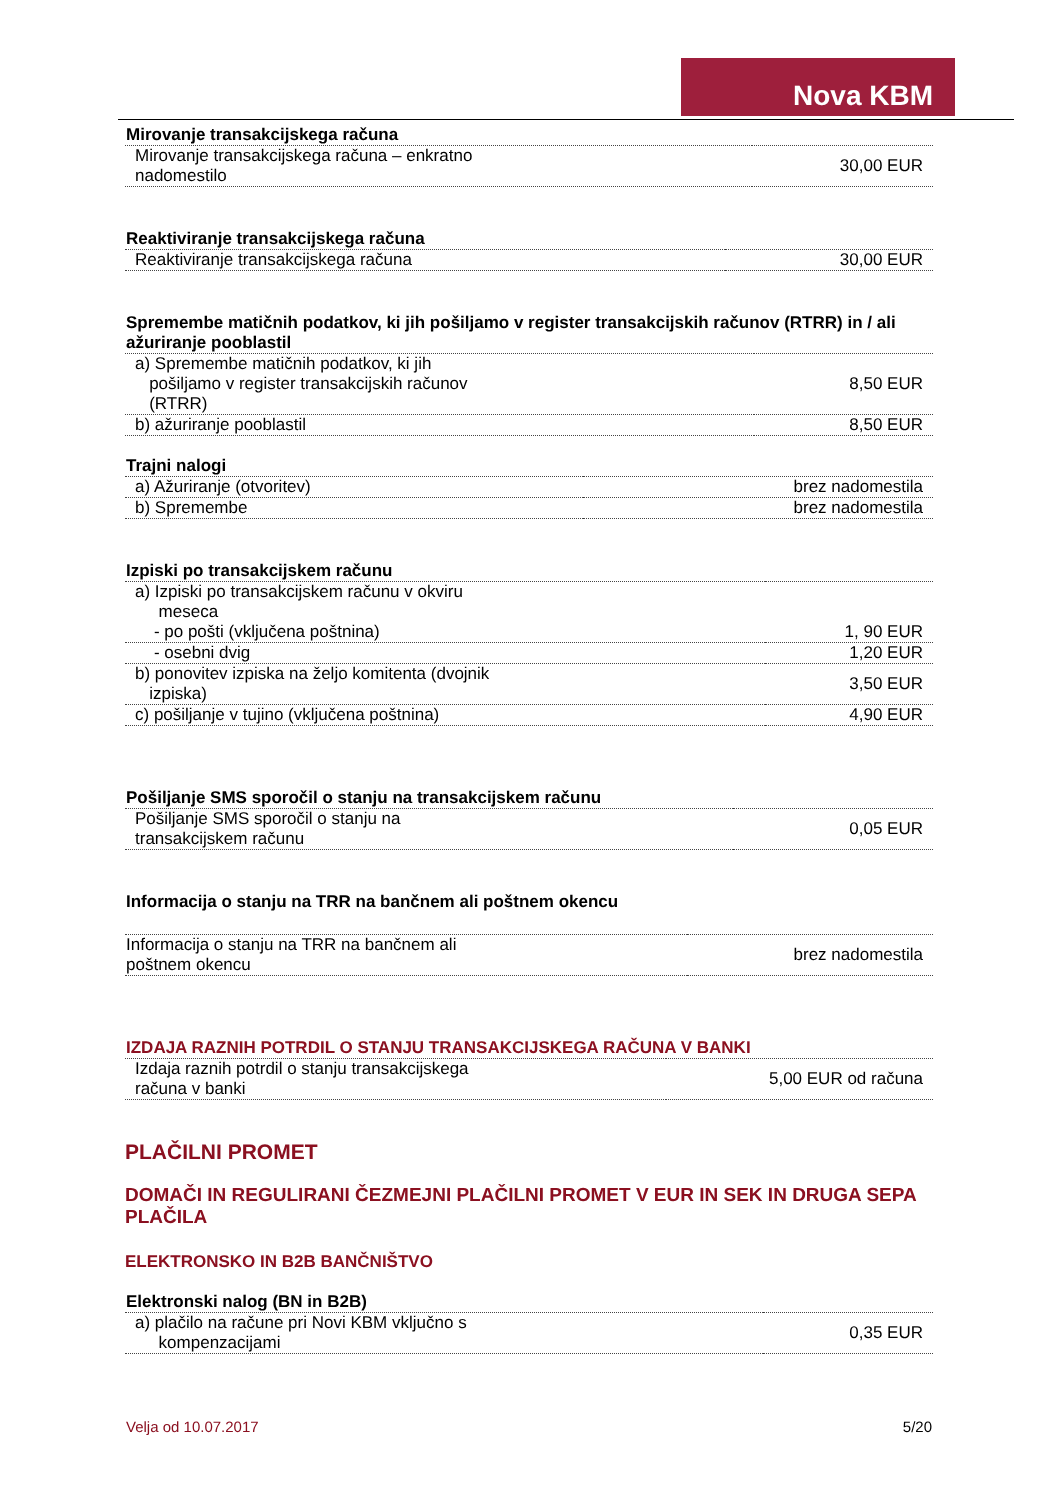Nova KBM
| Mirovanje transakcijskega računa | |
| --- | --- |
| Mirovanje transakcijskega računa – enkratno nadomestilo | 30,00 EUR |
| Reaktiviranje transakcijskega računa | |
| --- | --- |
| Reaktiviranje transakcijskega računa | 30,00 EUR |
| Spremembe matičnih podatkov, ki jih pošiljamo v register transakcijskih računov (RTRR) in / ali ažuriranje pooblastil | |
| --- | --- |
| a) Spremembe matičnih podatkov, ki jih pošiljamo v register transakcijskih računov (RTRR) | 8,50 EUR |
| b) ažuriranje pooblastil | 8,50 EUR |
| Trajni nalogi | |
| --- | --- |
| a) Ažuriranje (otvoritev) | brez nadomestila |
| b) Spremembe | brez nadomestila |
| Izpiski po transakcijskem računu | |
| --- | --- |
| a) Izpiski po transakcijskem računu v okviru meseca | |
| - po pošti (vključena poštnina) | 1, 90 EUR |
| - osebni dvig | 1,20 EUR |
| b) ponovitev izpiska na željo komitenta (dvojnik izpiska) | 3,50 EUR |
| c) pošiljanje v tujino (vključena poštnina) | 4,90 EUR |
| Pošiljanje SMS sporočil o stanju na transakcijskem računu | |
| --- | --- |
| Pošiljanje SMS sporočil o stanju na transakcijskem računu | 0,05 EUR |
| Informacija o stanju na TRR na bančnem ali poštnem okencu | |
| --- | --- |
| Informacija o stanju na TRR na bančnem ali poštnem okencu | brez nadomestila |
| IZDAJA RAZNIH POTRDIL O STANJU TRANSAKCIJSKEGA RAČUNA V BANKI | |
| --- | --- |
| Izdaja raznih potrdil o stanju transakcijskega računa v banki | 5,00 EUR od računa |
PLAČILNI PROMET
DOMAČI IN REGULIRANI ČEZMEJNI PLAČILNI PROMET V EUR IN SEK IN DRUGA SEPA PLAČILA
ELEKTRONSKO IN B2B BANČNIŠTVO
| Elektronski nalog (BN in B2B) | |
| --- | --- |
| a) plačilo na račune pri Novi KBM vključno s kompenzacijami | 0,35 EUR |
Velja od 10.07.2017 5/20